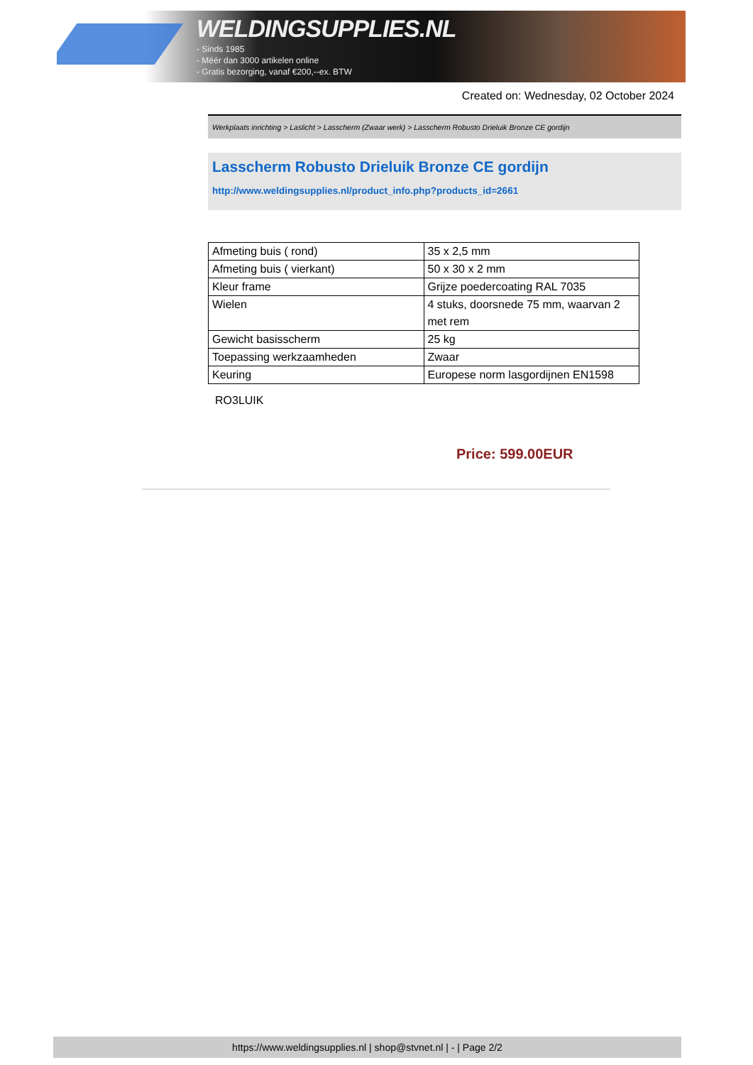WELDINGSUPPLIES.NL
- Sinds 1985
- Méér dan 3000 artikelen online
- Gratis bezorging, vanaf €200,--ex. BTW
Created on: Wednesday, 02 October 2024
Werkplaats inrichting > Laslicht > Lasscherm (Zwaar werk) > Lasscherm Robusto Drieluik Bronze CE gordijn
Lasscherm Robusto Drieluik Bronze CE gordijn
http://www.weldingsupplies.nl/product_info.php?products_id=2661
| Afmeting buis ( rond) | 35 x 2,5 mm |
| Afmeting buis ( vierkant) | 50 x 30 x 2 mm |
| Kleur frame | Grijze poedercoating RAL 7035 |
| Wielen | 4 stuks, doorsnede 75 mm, waarvan 2 met rem |
| Gewicht basisscherm | 25 kg |
| Toepassing werkzaamheden | Zwaar |
| Keuring | Europese norm lasgordijnen EN1598 |
RO3LUIK
Price: 599.00EUR
https://www.weldingsupplies.nl | shop@stvnet.nl | - | Page 2/2